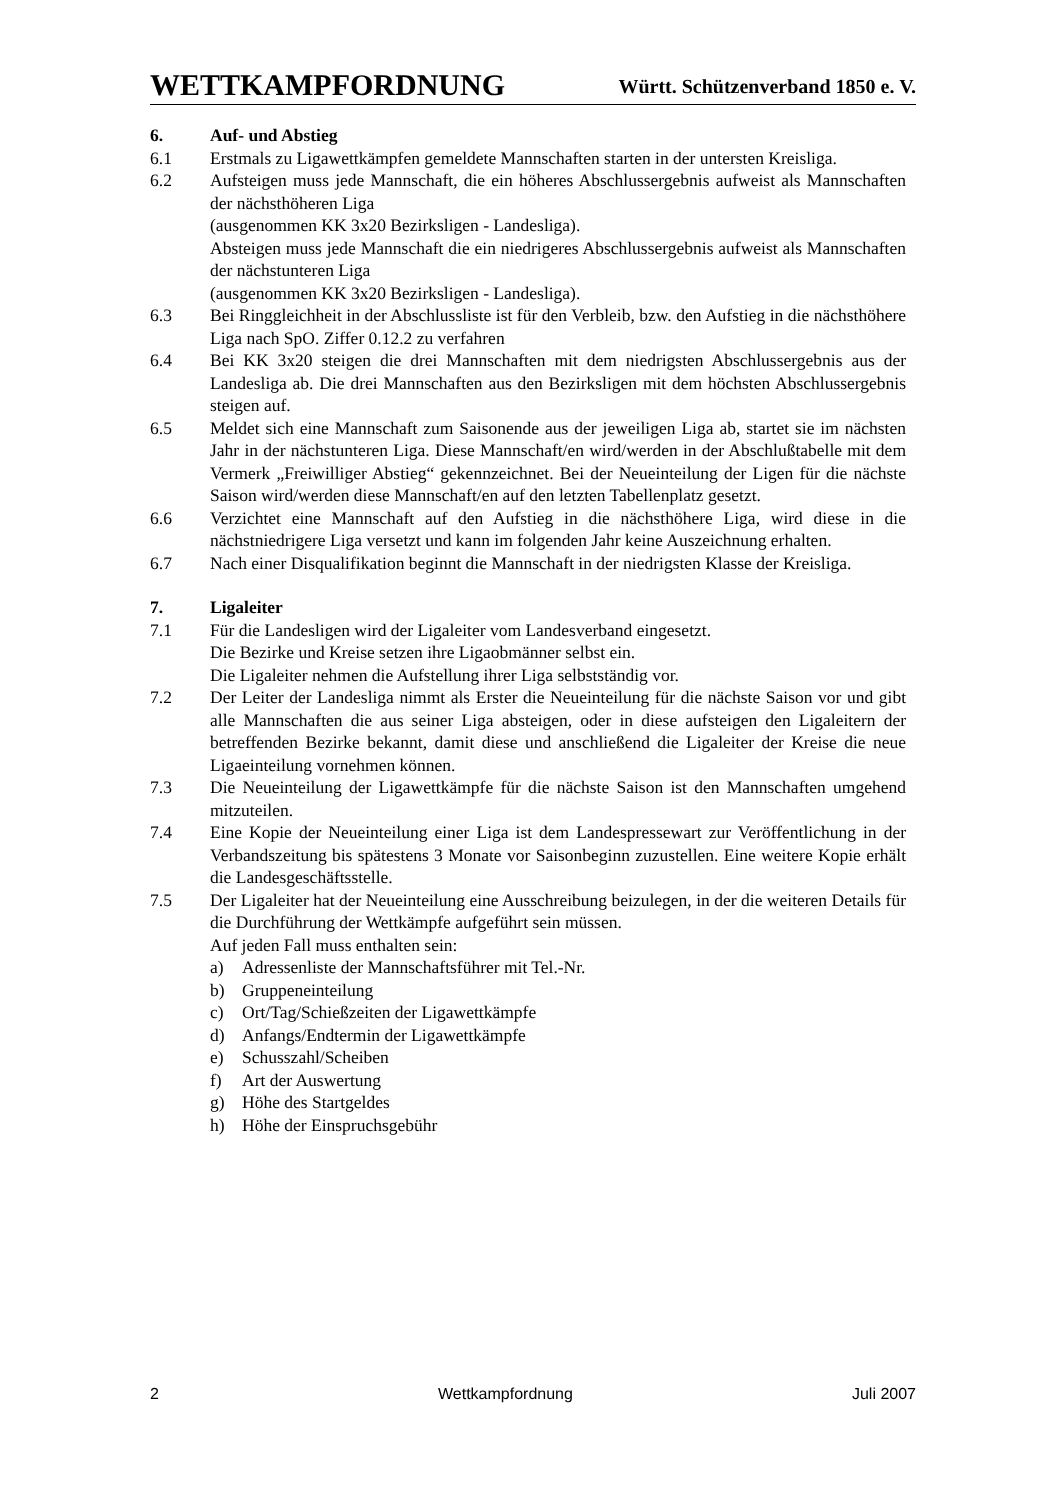WETTKAMPFORDNUNG Württ. Schützenverband 1850 e. V.
6. Auf- und Abstieg
6.1 Erstmals zu Ligawettkämpfen gemeldete Mannschaften starten in der untersten Kreisliga.
6.2 Aufsteigen muss jede Mannschaft, die ein höheres Abschlussergebnis aufweist als Mannschaften der nächsthöheren Liga
(ausgenommen KK 3x20 Bezirksligen - Landesliga).
Absteigen muss jede Mannschaft die ein niedrigeres Abschlussergebnis aufweist als Mannschaften der nächstunteren Liga
(ausgenommen KK 3x20 Bezirksligen - Landesliga).
6.3 Bei Ringgleichheit in der Abschlussliste ist für den Verbleib, bzw. den Aufstieg in die nächsthöhere Liga nach SpO. Ziffer 0.12.2 zu verfahren
6.4 Bei KK 3x20 steigen die drei Mannschaften mit dem niedrigsten Abschlussergebnis aus der Landesliga ab. Die drei Mannschaften aus den Bezirksligen mit dem höchsten Abschlussergebnis steigen auf.
6.5 Meldet sich eine Mannschaft zum Saisonende aus der jeweiligen Liga ab, startet sie im nächsten Jahr in der nächstunteren Liga. Diese Mannschaft/en wird/werden in der Abschlußtabelle mit dem Vermerk „Freiwilliger Abstieg“ gekennzeichnet. Bei der Neueinteilung der Ligen für die nächste Saison wird/werden diese Mannschaft/en auf den letzten Tabellenplatz gesetzt.
6.6 Verzichtet eine Mannschaft auf den Aufstieg in die nächsthöhere Liga, wird diese in die nächstniedrigere Liga versetzt und kann im folgenden Jahr keine Auszeichnung erhalten.
6.7 Nach einer Disqualifikation beginnt die Mannschaft in der niedrigsten Klasse der Kreisliga.
7. Ligaleiter
7.1 Für die Landesligen wird der Ligaleiter vom Landesverband eingesetzt.
Die Bezirke und Kreise setzen ihre Ligaobmänner selbst ein.
Die Ligaleiter nehmen die Aufstellung ihrer Liga selbstständig vor.
7.2 Der Leiter der Landesliga nimmt als Erster die Neueinteilung für die nächste Saison vor und gibt alle Mannschaften die aus seiner Liga absteigen, oder in diese aufsteigen den Ligaleitern der betreffenden Bezirke bekannt, damit diese und anschließend die Ligaleiter der Kreise die neue Ligaeinteilung vornehmen können.
7.3 Die Neueinteilung der Ligawettkämpfe für die nächste Saison ist den Mannschaften umgehend mitzuteilen.
7.4 Eine Kopie der Neueinteilung einer Liga ist dem Landespressewart zur Veröffentlichung in der Verbandszeitung bis spätestens 3 Monate vor Saisonbeginn zuzustellen. Eine weitere Kopie erhält die Landesgeschäftsstelle.
7.5 Der Ligaleiter hat der Neueinteilung eine Ausschreibung beizulegen, in der die weiteren Details für die Durchführung der Wettkämpfe aufgeführt sein müssen.
Auf jeden Fall muss enthalten sein:
a) Adressenliste der Mannschaftsführer mit Tel.-Nr.
b) Gruppeneinteilung
c) Ort/Tag/Schießzeiten der Ligawettkämpfe
d) Anfangs/Endtermin der Ligawettkämpfe
e) Schusszahl/Scheiben
f) Art der Auswertung
g) Höhe des Startgeldes
h) Höhe der Einspruchsgebühr
2 Wettkampfordnung Juli 2007